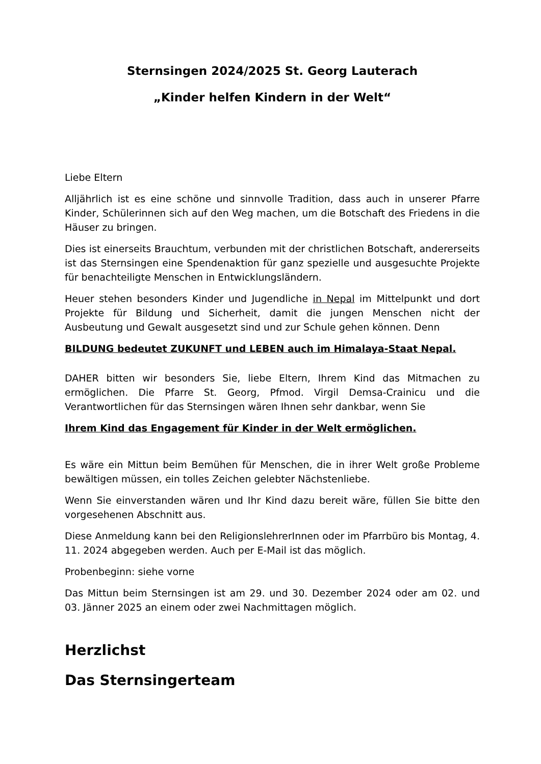Sternsingen 2024/2025 St. Georg Lauterach
„Kinder helfen Kindern in der Welt“
Liebe Eltern
Alljährlich ist es eine schöne und sinnvolle Tradition, dass auch in unserer Pfarre Kinder, Schülerinnen sich auf den Weg machen, um die Botschaft des Friedens in die Häuser zu bringen.
Dies ist einerseits Brauchtum, verbunden mit der christlichen Botschaft, andererseits ist das Sternsingen eine Spendenaktion für ganz spezielle und ausgesuchte Projekte für benachteiligte Menschen in Entwicklungsländern.
Heuer stehen besonders Kinder und Jugendliche in Nepal im Mittelpunkt und dort Projekte für Bildung und Sicherheit, damit die jungen Menschen nicht der Ausbeutung und Gewalt ausgesetzt sind und zur Schule gehen können. Denn
BILDUNG bedeutet ZUKUNFT und LEBEN auch im Himalaya-Staat Nepal.
DAHER bitten wir besonders Sie, liebe Eltern, Ihrem Kind das Mitmachen zu ermöglichen. Die Pfarre St. Georg, Pfmod. Virgil Demsa-Crainicu und die Verantwortlichen für das Sternsingen wären Ihnen sehr dankbar, wenn Sie
Ihrem Kind das Engagement für Kinder in der Welt ermöglichen.
Es wäre ein Mittun beim Bemühen für Menschen, die in ihrer Welt große Probleme bewältigen müssen, ein tolles Zeichen gelebter Nächstenliebe.
Wenn Sie einverstanden wären und Ihr Kind dazu bereit wäre, füllen Sie bitte den vorgesehenen Abschnitt aus.
Diese Anmeldung kann bei den ReligionslehrerInnen oder im Pfarrbüro bis Montag, 4. 11. 2024 abgegeben werden. Auch per E-Mail ist das möglich.
Probenbeginn: siehe vorne
Das Mittun beim Sternsingen ist am 29. und 30. Dezember 2024 oder am 02. und 03. Jänner 2025 an einem oder zwei Nachmittagen möglich.
Herzlichst
Das Sternsingerteam